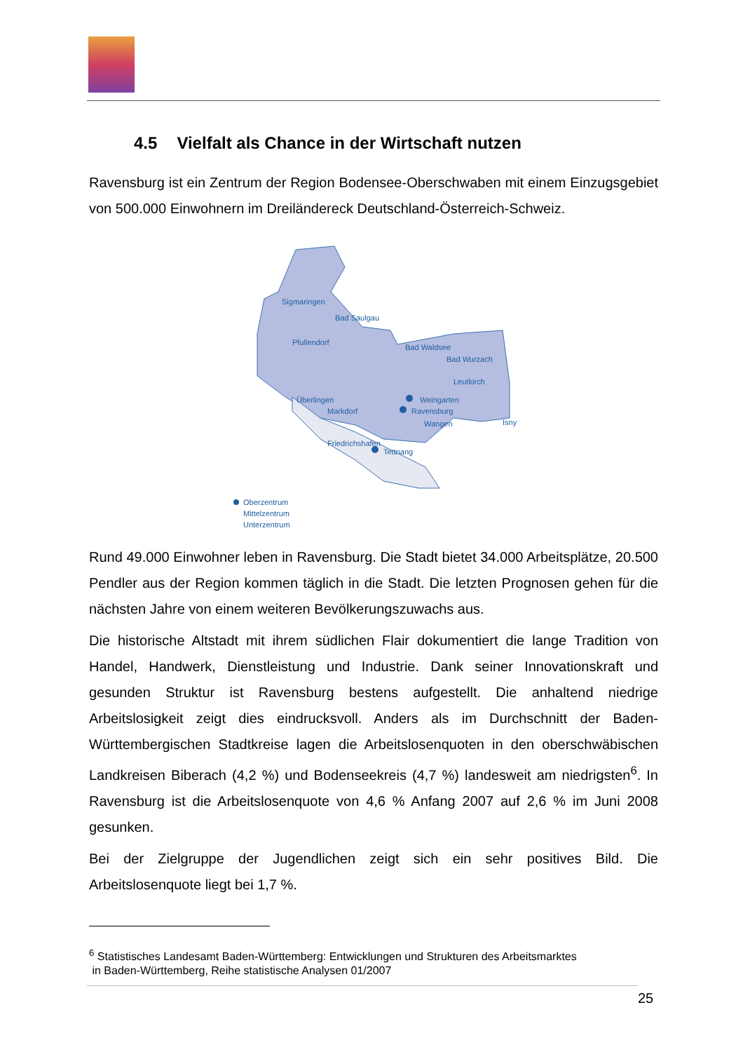4.5 Vielfalt als Chance in der Wirtschaft nutzen
Ravensburg ist ein Zentrum der Region Bodensee-Oberschwaben mit einem Einzugsgebiet von 500.000 Einwohnern im Dreiländereck Deutschland-Österreich-Schweiz.
Sigmaringen
Bad Saulgau
Pfullendorf
Bad Waldsee
Bad Wurzach
Leutkirch
Weingarten
Ravensburg
Wangen
Isny
Überlingen
Markdorf
Friedrichshafen
Tettnang
Oberzentrum
Mittelzentrum
Unterzentrum
Rund 49.000 Einwohner leben in Ravensburg. Die Stadt bietet 34.000 Arbeitsplätze, 20.500 Pendler aus der Region kommen täglich in die Stadt. Die letzten Prognosen gehen für die nächsten Jahre von einem weiteren Bevölkerungszuwachs aus.
Die historische Altstadt mit ihrem südlichen Flair dokumentiert die lange Tradition von Handel, Handwerk, Dienstleistung und Industrie. Dank seiner Innovationskraft und gesunden Struktur ist Ravensburg bestens aufgestellt. Die anhaltend niedrige Arbeitslosigkeit zeigt dies eindrucksvoll. Anders als im Durchschnitt der Baden-Württembergischen Stadtkreise lagen die Arbeitslosenquoten in den oberschwäbischen Landkreisen Biberach (4,2 %) und Bodenseekreis (4,7 %) landesweit am niedrigsten<sup>6</sup>. In Ravensburg ist die Arbeitslosenquote von 4,6 % Anfang 2007 auf 2,6 % im Juni 2008 gesunken.
Bei der Zielgruppe der Jugendlichen zeigt sich ein sehr positives Bild. Die Arbeitslosenquote liegt bei 1,7 %.
<sup>6</sup> Statistisches Landesamt Baden-Württemberg: Entwicklungen und Strukturen des Arbeitsmarktes
in Baden-Württemberg, Reihe statistische Analysen 01/2007
25